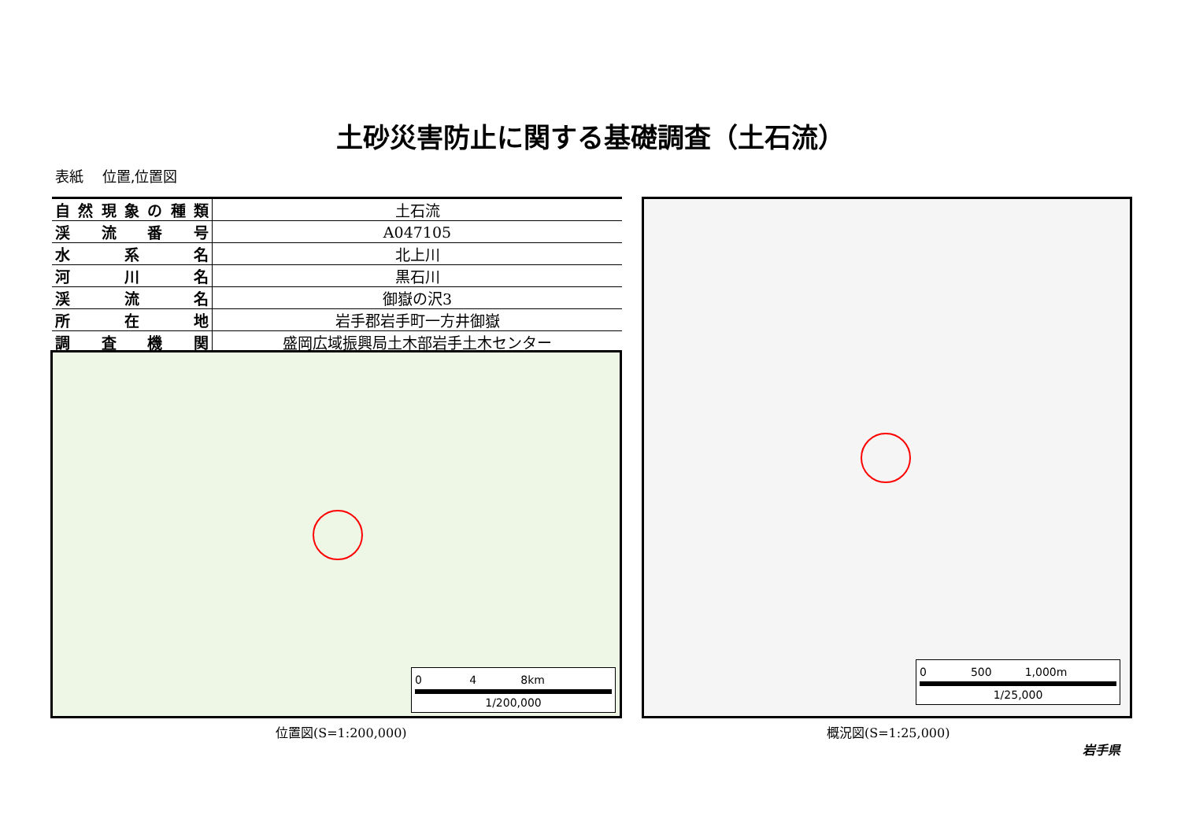土砂災害防止に関する基礎調査（土石流）
表紙　 位置,位置図
| 自然現象の種類 | 土石流 |
| 渓流番号 | A047105 |
| 水系名 | 北上川 |
| 河川名 | 黒石川 |
| 渓流名 | 御嶽の沢3 |
| 所在地 | 岩手郡岩手町一方井御嶽 |
| 調査機関 | 盛岡広域振興局土木部岩手土木センター |
0 　　　　4　　　　8km
1/200,000
位置図(S=1:200,000)
0　　　　500　　　1,000m
1/25,000
概況図(S=1:25,000)
岩手県